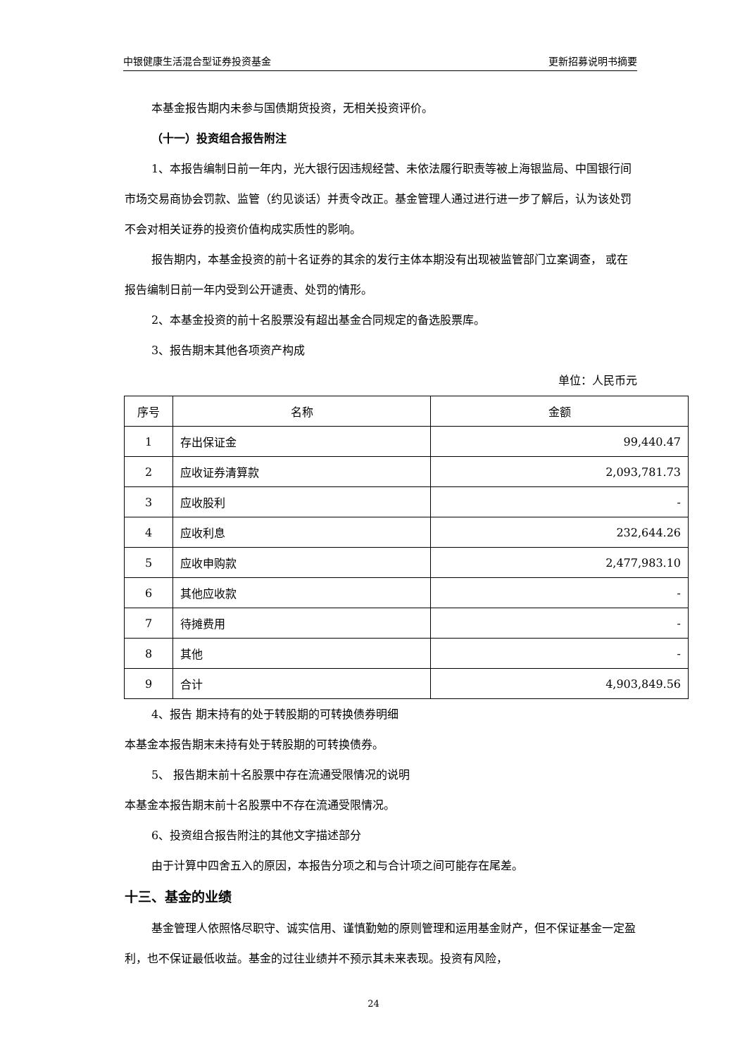中银健康生活混合型证券投资基金 更新招募说明书摘要
本基金报告期内未参与国债期货投资，无相关投资评价。
（十一）投资组合报告附注
1、本报告编制日前一年内，光大银行因违规经营、未依法履行职责等被上海银监局、中国银行间市场交易商协会罚款、监管（约见谈话）并责令改正。基金管理人通过进行进一步了解后，认为该处罚不会对相关证券的投资价值构成实质性的影响。
报告期内，本基金投资的前十名证券的其余的发行主体本期没有出现被监管部门立案调查， 或在报告编制日前一年内受到公开谴责、处罚的情形。
2、本基金投资的前十名股票没有超出基金合同规定的备选股票库。
3、报告期末其他各项资产构成
单位：人民币元
| 序号 | 名称 | 金额 |
| 1 | 存出保证金 | 99,440.47 |
| 2 | 应收证券清算款 | 2,093,781.73 |
| 3 | 应收股利 | - |
| 4 | 应收利息 | 232,644.26 |
| 5 | 应收申购款 | 2,477,983.10 |
| 6 | 其他应收款 | - |
| 7 | 待摊费用 | - |
| 8 | 其他 | - |
| 9 | 合计 | 4,903,849.56 |
4、报告 期末持有的处于转股期的可转换债券明细
本基金本报告期末未持有处于转股期的可转换债券。
5、 报告期末前十名股票中存在流通受限情况的说明
本基金本报告期末前十名股票中不存在流通受限情况。
6、投资组合报告附注的其他文字描述部分
由于计算中四舍五入的原因，本报告分项之和与合计项之间可能存在尾差。
十三、基金的业绩
基金管理人依照恪尽职守、诚实信用、谨慎勤勉的原则管理和运用基金财产，但不保证基金一定盈利，也不保证最低收益。基金的过往业绩并不预示其未来表现。投资有风险，
24